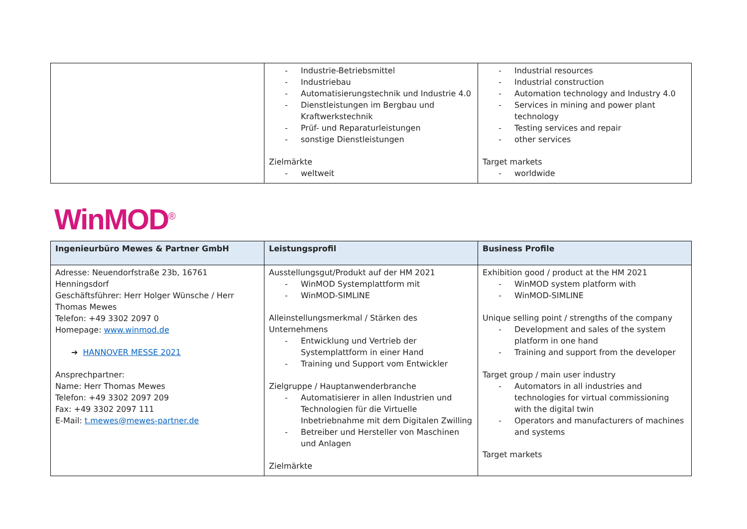| | - Industrie-Betriebsmittel - Industriebau - Automatisierungstechnik und Industrie 4.0 - Dienstleistungen im Bergbau und Kraftwerkstechnik - Prüf- und Reparaturleistungen - sonstige Dienstleistungen Zielmärkte - weltweit | - Industrial resources - Industrial construction - Automation technology and Industry 4.0 - Services in mining and power plant technology - Testing services and repair - other services Target markets - worldwide |
WinMOD<sup>®</sup>
| Ingenieurbüro Mewes & Partner GmbH | Leistungsprofil | Business Profile |
| --- | --- | --- |
| Adresse: Neuendorfstraße 23b, 16761 Henningsdorf Geschäftsführer: Herr Holger Wünsche / Herr Thomas Mewes Telefon: +49 3302 2097 0 Homepage: www.winmod.de ➔ HANNOVER MESSE 2021 Ansprechpartner: Name: Herr Thomas Mewes Telefon: +49 3302 2097 209 Fax: +49 3302 2097 111 E-Mail: t.mewes@mewes-partner.de | Ausstellungsgut/Produkt auf der HM 2021 - WinMOD Systemplattform mit - WinMOD-SIMLINE Alleinstellungsmerkmal / Stärken des Unternehmens - Entwicklung und Vertrieb der Systemplattform in einer Hand - Training und Support vom Entwickler Zielgruppe / Hauptanwenderbranche - Automatisierer in allen Industrien und Technologien für die Virtuelle Inbetriebnahme mit dem Digitalen Zwilling - Betreiber und Hersteller von Maschinen und Anlagen Zielmärkte | Exhibition good / product at the HM 2021 - WinMOD system platform with - WinMOD-SIMLINE Unique selling point / strengths of the company - Development and sales of the system platform in one hand - Training and support from the developer Target group / main user industry - Automators in all industries and technologies for virtual commissioning with the digital twin - Operators and manufacturers of machines and systems Target markets |